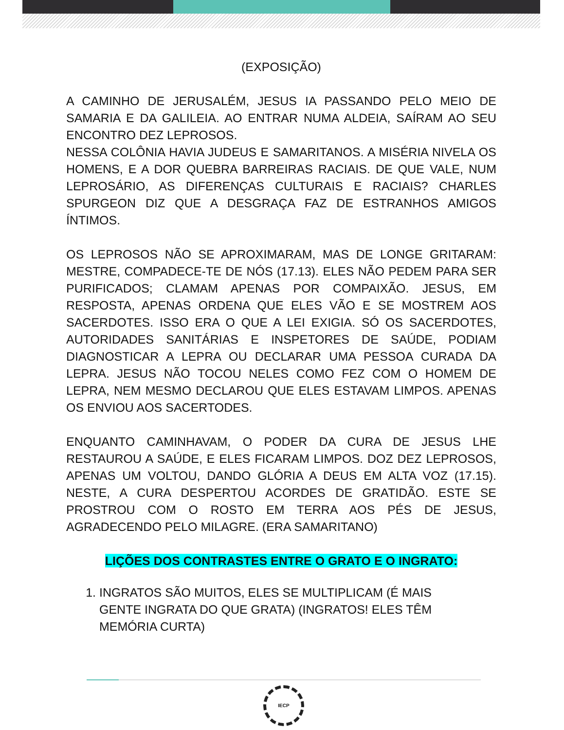(EXPOSIÇÃO)
A CAMINHO DE JERUSALÉM, JESUS IA PASSANDO PELO MEIO DE SAMARIA E DA GALILEIA. AO ENTRAR NUMA ALDEIA, SAÍRAM AO SEU ENCONTRO DEZ LEPROSOS.
NESSA COLÔNIA HAVIA JUDEUS E SAMARITANOS. A MISÉRIA NIVELA OS HOMENS, E A DOR QUEBRA BARREIRAS RACIAIS. DE QUE VALE, NUM LEPROSÁRIO, AS DIFERENÇAS CULTURAIS E RACIAIS? CHARLES SPURGEON DIZ QUE A DESGRAÇA FAZ DE ESTRANHOS AMIGOS ÍNTIMOS.
OS LEPROSOS NÃO SE APROXIMARAM, MAS DE LONGE GRITARAM: MESTRE, COMPADECE-TE DE NÓS (17.13). ELES NÃO PEDEM PARA SER PURIFICADOS; CLAMAM APENAS POR COMPAIXÃO. JESUS, EM RESPOSTA, APENAS ORDENA QUE ELES VÃO E SE MOSTREM AOS SACERDOTES. ISSO ERA O QUE A LEI EXIGIA. SÓ OS SACERDOTES, AUTORIDADES SANITÁRIAS E INSPETORES DE SAÚDE, PODIAM DIAGNOSTICAR A LEPRA OU DECLARAR UMA PESSOA CURADA DA LEPRA. JESUS NÃO TOCOU NELES COMO FEZ COM O HOMEM DE LEPRA, NEM MESMO DECLAROU QUE ELES ESTAVAM LIMPOS. APENAS OS ENVIOU AOS SACERTODES.
ENQUANTO CAMINHAVAM, O PODER DA CURA DE JESUS LHE RESTAUROU A SAÚDE, E ELES FICARAM LIMPOS. DOZ DEZ LEPROSOS, APENAS UM VOLTOU, DANDO GLÓRIA A DEUS EM ALTA VOZ (17.15). NESTE, A CURA DESPERTOU ACORDES DE GRATIDÃO. ESTE SE PROSTROU COM O ROSTO EM TERRA AOS PÉS DE JESUS, AGRADECENDO PELO MILAGRE. (ERA SAMARITANO)
LIÇÕES DOS CONTRASTES ENTRE O GRATO E O INGRATO:
1. INGRATOS SÃO MUITOS, ELES SE MULTIPLICAM (É MAIS GENTE INGRATA DO QUE GRATA) (INGRATOS! ELES TÊM MEMÓRIA CURTA)
IECP